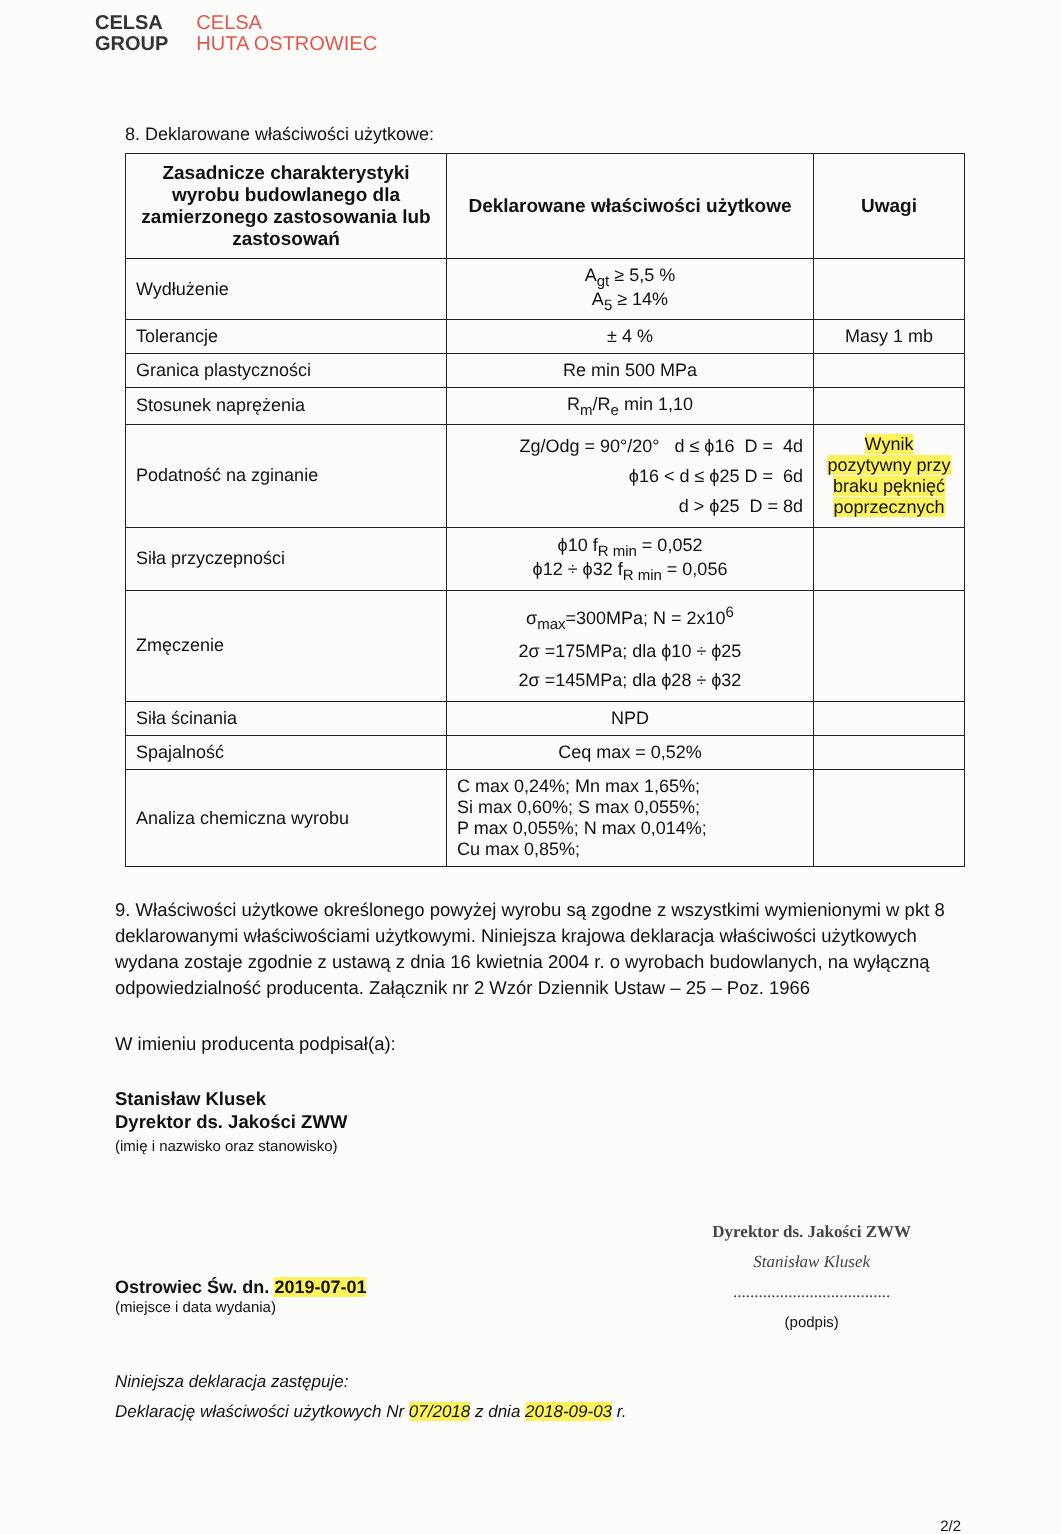CELSA
GROUP
CELSA
HUTA OSTROWIEC
8. Deklarowane właściwości użytkowe:
| Zasadnicze charakterystyki wyrobu budowlanego dla zamierzonego zastosowania lub zastosowań | Deklarowane właściwości użytkowe | Uwagi |
| --- | --- | --- |
| Wydłużenie | A<sub>gt</sub> ≥ 5,5 % A<sub>5</sub> ≥ 14% | |
| Tolerancje | ± 4 % | Masy 1 mb |
| Granica plastyczności | Re min 500 MPa | |
| Stosunek naprężenia | R<sub>m</sub>/R<sub>e</sub> min 1,10 | |
| Podatność na zginanie | Zg/Odg = 90°/20° d ≤ ϕ16 D = 4d ϕ16 < d ≤ ϕ25 D = 6d d > ϕ25 D = 8d | Wynik pozytywny przy braku pęknięć poprzecznych |
| Siła przyczepności | ϕ10 f<sub>R min</sub> = 0,052 ϕ12 ÷ ϕ32 f<sub>R min</sub> = 0,056 | |
| Zmęczenie | σ<sub>max</sub>=300MPa; N = 2x10<sup>6</sup> 2σ =175MPa; dla ϕ10 ÷ ϕ25 2σ =145MPa; dla ϕ28 ÷ ϕ32 | |
| Siła ścinania | NPD | |
| Spajalność | Ceq max = 0,52% | |
| Analiza chemiczna wyrobu | C max 0,24%; Mn max 1,65%; Si max 0,60%; S max 0,055%; P max 0,055%; N max 0,014%; Cu max 0,85%; | |
9. Właściwości użytkowe określonego powyżej wyrobu są zgodne z wszystkimi wymienionymi w pkt 8 deklarowanymi właściwościami użytkowymi. Niniejsza krajowa deklaracja właściwości użytkowych wydana zostaje zgodnie z ustawą z dnia 16 kwietnia 2004 r. o wyrobach budowlanych, na wyłączną odpowiedzialność producenta. Załącznik nr 2 Wzór Dziennik Ustaw – 25 – Poz. 1966
W imieniu producenta podpisał(a):
Stanisław Klusek
Dyrektor ds. Jakości ZWW
(imię i nazwisko oraz stanowisko)
Ostrowiec Św. dn. 2019-07-01
(miejsce i data wydania)
Dyrektor ds. Jakości ZWW
Stanisław Klusek
.....................................
(podpis)
Niniejsza deklaracja zastępuje:
Deklarację właściwości użytkowych Nr 07/2018 z dnia 2018-09-03 r.
2/2